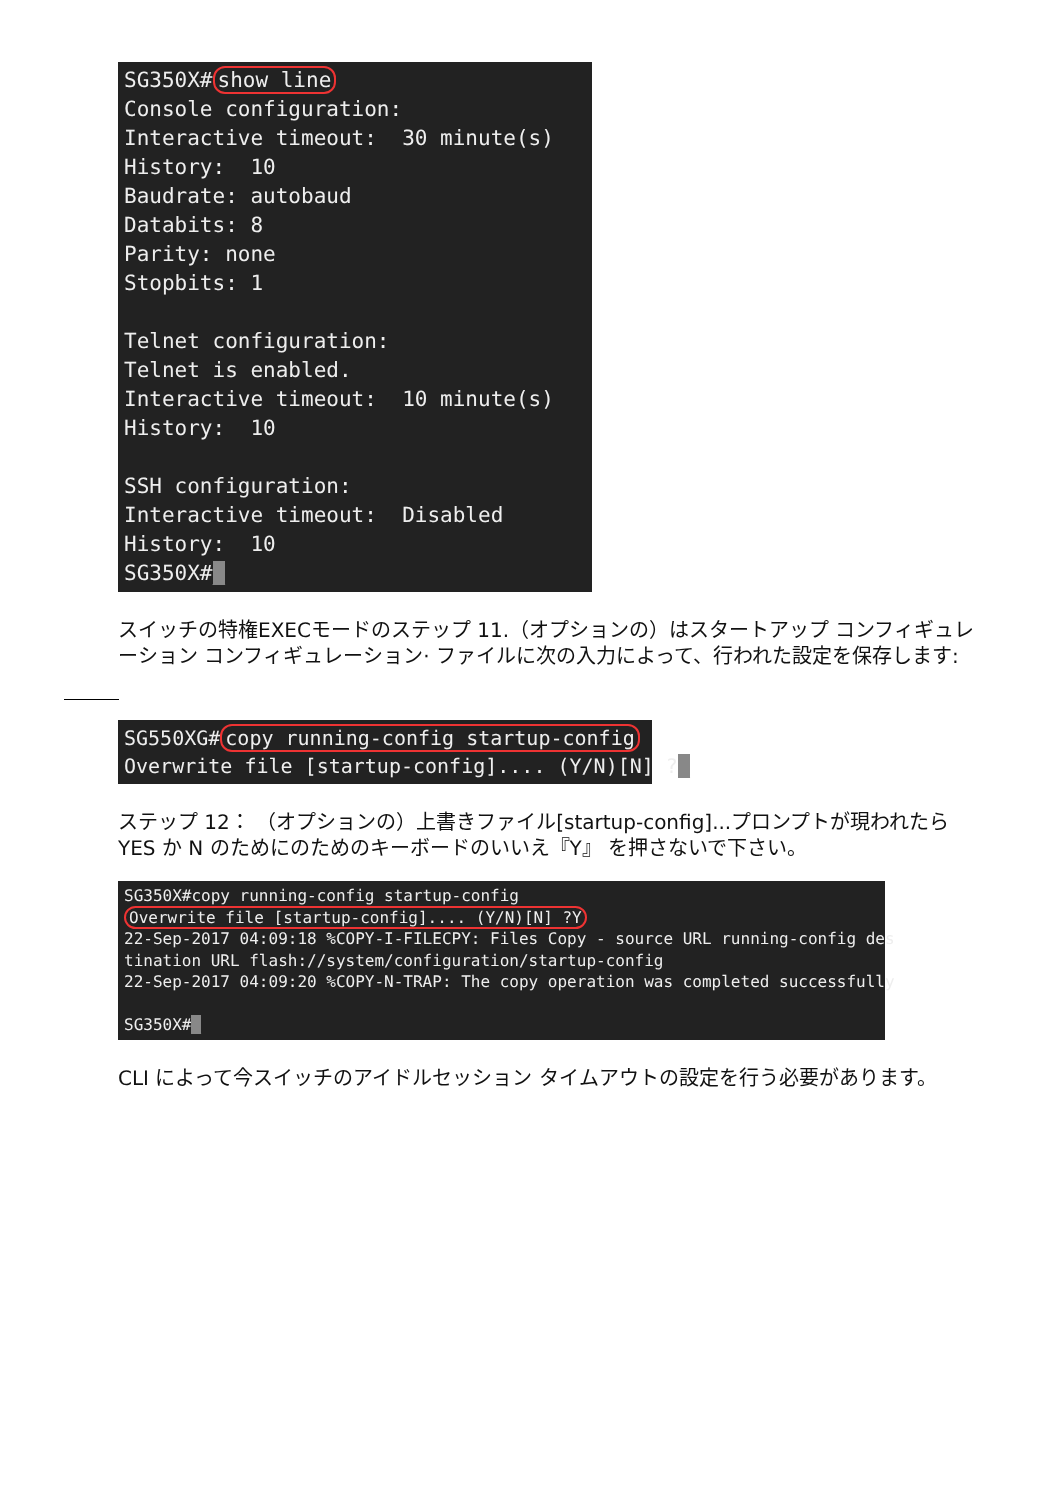SG350X# show line Console configuration: Interactive timeout: 30 minute(s) History: 10 Baudrate: autobaud Databits: 8 Parity: none Stopbits: 1 Telnet configuration: Telnet is enabled. Interactive timeout: 10 minute(s) History: 10 SSH configuration: Interactive timeout: Disabled History: 10 SG350X#_
スイッチの特権EXECモードのステップ 11.（オプションの）はスタートアップ コンフィギュレーション コンフィギュレーション· ファイルに次の入力によって、行われた設定を保存します:
SG550XG# copy running-config startup-config Overwrite file [startup-config].... (Y/N)[N] ?_
ステップ 12： （オプションの）上書きファイル[startup-config]...プロンプトが現われたら YES か N のためにのためのキーボードのいいえ『Y』 を押さないで下さい。
SG350X#copy running-config startup-config Overwrite file [startup-config].... (Y/N)[N] ?Y 22-Sep-2017 04:09:18 %COPY-I-FILECPY: Files Copy - source URL running-config des tination URL flash://system/configuration/startup-config 22-Sep-2017 04:09:20 %COPY-N-TRAP: The copy operation was completed successfully SG350X#_
CLI によって今スイッチのアイドルセッション タイムアウトの設定を行う必要があります。